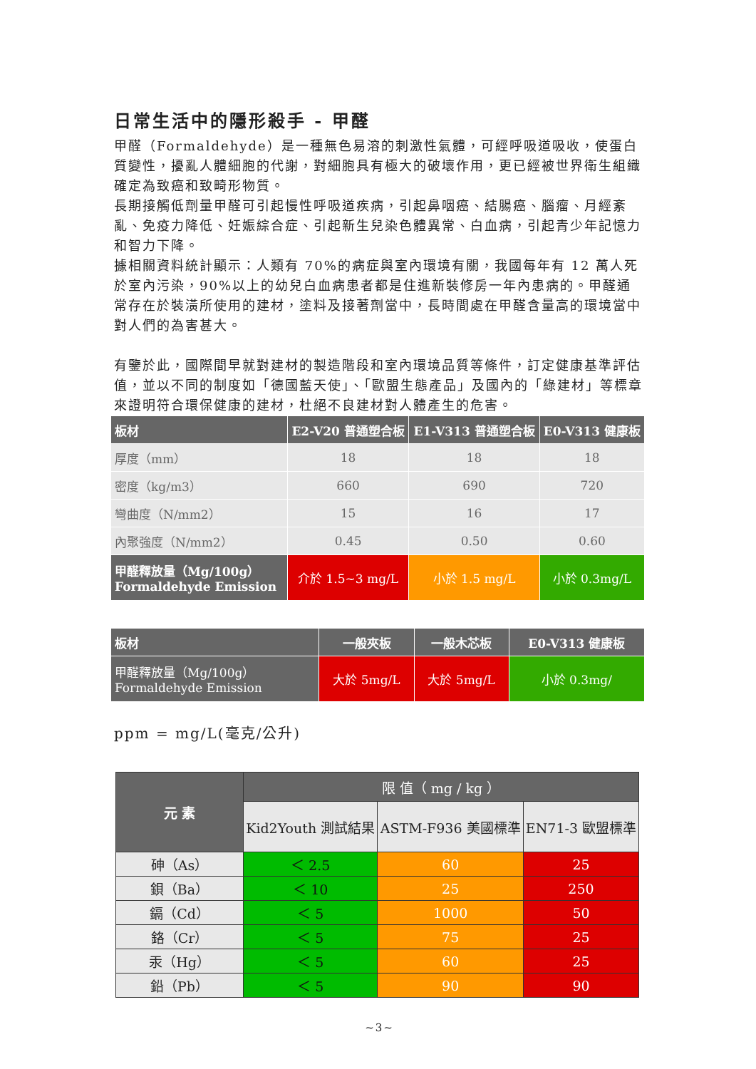日常生活中的隱形殺手 - 甲醛
甲醛（Formaldehyde）是一種無色易溶的刺激性氣體，可經呼吸道吸收，使蛋白質變性，擾亂人體細胞的代謝，對細胞具有極大的破壞作用，更已經被世界衛生組織確定為致癌和致畸形物質。
長期接觸低劑量甲醛可引起慢性呼吸道疾病，引起鼻咽癌、結腸癌、腦瘤、月經紊亂、免疫力降低、妊娠綜合症、引起新生兒染色體異常、白血病，引起青少年記憶力和智力下降。
據相關資料統計顯示：人類有 70%的病症與室內環境有關，我國每年有 12 萬人死於室內污染，90%以上的幼兒白血病患者都是住進新裝修房一年內患病的。甲醛通常存在於裝潢所使用的建材，塗料及接著劑當中，長時間處在甲醛含量高的環境當中對人們的為害甚大。
有鑒於此，國際間早就對建材的製造階段和室內環境品質等條件，訂定健康基準評估值，並以不同的制度如「德國藍天使」、「歐盟生態產品」及國內的「綠建材」等標章來證明符合環保健康的建材，杜絕不良建材對人體產生的危害。
| 板材 | E2-V20 普通塑合板 | E1-V313 普通塑合板 | E0-V313 健康板 |
| --- | --- | --- | --- |
| 厚度（mm） | 18 | 18 | 18 |
| 密度（kg/m3） | 660 | 690 | 720 |
| 彎曲度（N/mm2） | 15 | 16 | 17 |
| 內聚強度（N/mm2） | 0.45 | 0.50 | 0.60 |
| 甲醛釋放量（Mg/100g） Formaldehyde Emission | 介於 1.5~3 mg/L | 小於 1.5 mg/L | 小於 0.3mg/L |
| 板材 | 一般夾板 | 一般木芯板 | E0-V313 健康板 |
| --- | --- | --- | --- |
| 甲醛釋放量（Mg/100g） Formaldehyde Emission | 大於 5mg/L | 大於 5mg/L | 小於 0.3mg/ |
ppm = mg/L(毫克/公升)
| 元 素 | 限 值（ mg / kg ） | | |
| --- | --- | --- | --- |
| | Kid2Youth 測試結果 | ASTM-F936 美國標準 | EN71-3 歐盟標準 |
| 砷（As） | ＜ 2.5 | 60 | 25 |
| 鋇（Ba） | ＜ 10 | 25 | 250 |
| 鎘（Cd） | ＜ 5 | 1000 | 50 |
| 鉻（Cr） | ＜ 5 | 75 | 25 |
| 汞（Hg） | ＜ 5 | 60 | 25 |
| 鉛（Pb） | ＜ 5 | 90 | 90 |
~3~